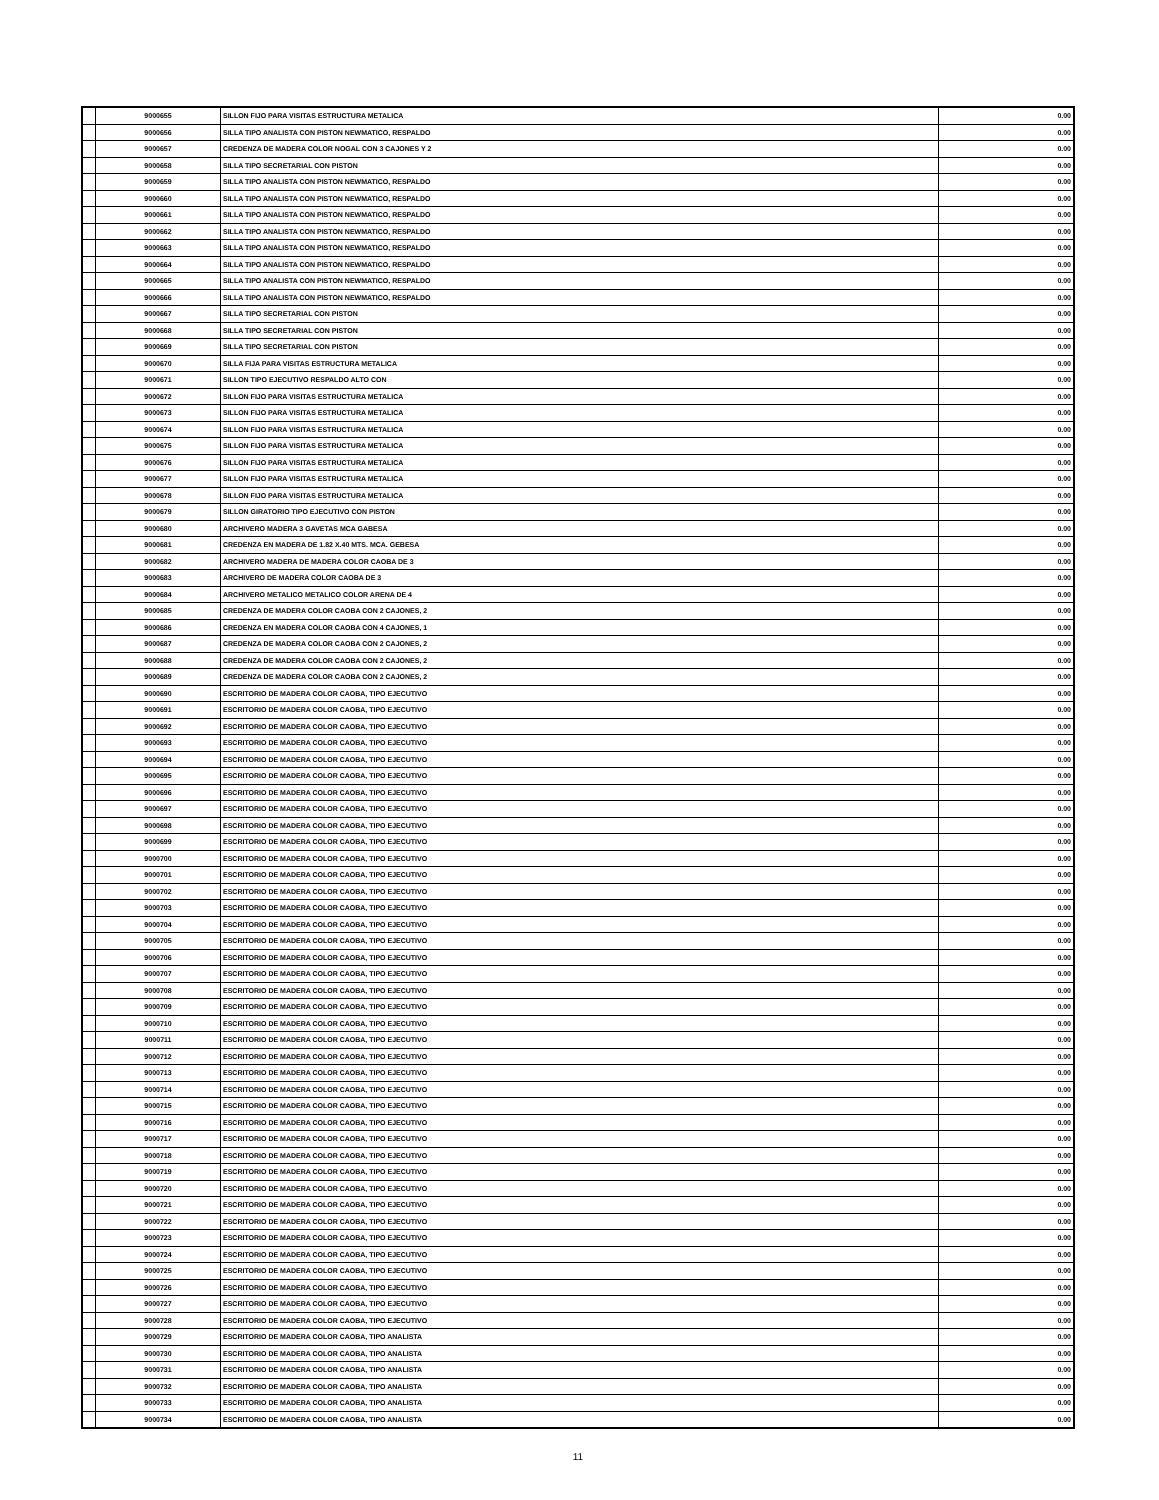| | 9000655 | SILLON FIJO PARA VISITAS ESTRUCTURA METALICA | 0.00 |
| | 9000656 | SILLA TIPO ANALISTA CON PISTON NEWMATICO, RESPALDO | 0.00 |
| | 9000657 | CREDENZA DE MADERA COLOR NOGAL CON 3 CAJONES Y 2 | 0.00 |
| | 9000658 | SILLA TIPO SECRETARIAL CON PISTON | 0.00 |
| | 9000659 | SILLA TIPO ANALISTA CON PISTON NEWMATICO, RESPALDO | 0.00 |
| | 9000660 | SILLA TIPO ANALISTA CON PISTON NEWMATICO, RESPALDO | 0.00 |
| | 9000661 | SILLA TIPO ANALISTA CON PISTON NEWMATICO, RESPALDO | 0.00 |
| | 9000662 | SILLA TIPO ANALISTA CON PISTON NEWMATICO, RESPALDO | 0.00 |
| | 9000663 | SILLA TIPO ANALISTA CON PISTON NEWMATICO, RESPALDO | 0.00 |
| | 9000664 | SILLA TIPO ANALISTA CON PISTON NEWMATICO, RESPALDO | 0.00 |
| | 9000665 | SILLA TIPO ANALISTA CON PISTON NEWMATICO, RESPALDO | 0.00 |
| | 9000666 | SILLA TIPO ANALISTA CON PISTON NEWMATICO, RESPALDO | 0.00 |
| | 9000667 | SILLA TIPO SECRETARIAL CON PISTON | 0.00 |
| | 9000668 | SILLA TIPO SECRETARIAL CON PISTON | 0.00 |
| | 9000669 | SILLA TIPO SECRETARIAL CON PISTON | 0.00 |
| | 9000670 | SILLA FIJA PARA VISITAS ESTRUCTURA METALICA | 0.00 |
| | 9000671 | SILLON TIPO EJECUTIVO RESPALDO ALTO CON | 0.00 |
| | 9000672 | SILLON FIJO PARA VISITAS ESTRUCTURA METALICA | 0.00 |
| | 9000673 | SILLON FIJO PARA VISITAS ESTRUCTURA METALICA | 0.00 |
| | 9000674 | SILLON FIJO PARA VISITAS ESTRUCTURA METALICA | 0.00 |
| | 9000675 | SILLON FIJO PARA VISITAS ESTRUCTURA METALICA | 0.00 |
| | 9000676 | SILLON FIJO PARA VISITAS ESTRUCTURA METALICA | 0.00 |
| | 9000677 | SILLON FIJO PARA VISITAS ESTRUCTURA METALICA | 0.00 |
| | 9000678 | SILLON FIJO PARA VISITAS ESTRUCTURA METALICA | 0.00 |
| | 9000679 | SILLON GIRATORIO TIPO EJECUTIVO CON PISTON | 0.00 |
| | 9000680 | ARCHIVERO MADERA 3 GAVETAS MCA GABESA | 0.00 |
| | 9000681 | CREDENZA EN MADERA DE 1.82 X.40 MTS. MCA. GEBESA | 0.00 |
| | 9000682 | ARCHIVERO MADERA DE MADERA COLOR CAOBA DE 3 | 0.00 |
| | 9000683 | ARCHIVERO DE MADERA COLOR CAOBA DE 3 | 0.00 |
| | 9000684 | ARCHIVERO METALICO METALICO COLOR ARENA DE 4 | 0.00 |
| | 9000685 | CREDENZA DE MADERA COLOR CAOBA CON 2 CAJONES, 2 | 0.00 |
| | 9000686 | CREDENZA EN MADERA COLOR CAOBA CON 4 CAJONES, 1 | 0.00 |
| | 9000687 | CREDENZA DE MADERA COLOR CAOBA CON 2 CAJONES, 2 | 0.00 |
| | 9000688 | CREDENZA DE MADERA COLOR CAOBA CON 2 CAJONES, 2 | 0.00 |
| | 9000689 | CREDENZA DE MADERA COLOR CAOBA CON 2 CAJONES, 2 | 0.00 |
| | 9000690 | ESCRITORIO DE MADERA COLOR CAOBA, TIPO EJECUTIVO | 0.00 |
| | 9000691 | ESCRITORIO DE MADERA COLOR CAOBA, TIPO EJECUTIVO | 0.00 |
| | 9000692 | ESCRITORIO DE MADERA COLOR CAOBA, TIPO EJECUTIVO | 0.00 |
| | 9000693 | ESCRITORIO DE MADERA COLOR CAOBA, TIPO EJECUTIVO | 0.00 |
| | 9000694 | ESCRITORIO DE MADERA COLOR CAOBA, TIPO EJECUTIVO | 0.00 |
| | 9000695 | ESCRITORIO DE MADERA COLOR CAOBA, TIPO EJECUTIVO | 0.00 |
| | 9000696 | ESCRITORIO DE MADERA COLOR CAOBA, TIPO EJECUTIVO | 0.00 |
| | 9000697 | ESCRITORIO DE MADERA COLOR CAOBA, TIPO EJECUTIVO | 0.00 |
| | 9000698 | ESCRITORIO DE MADERA COLOR CAOBA, TIPO EJECUTIVO | 0.00 |
| | 9000699 | ESCRITORIO DE MADERA COLOR CAOBA, TIPO EJECUTIVO | 0.00 |
| | 9000700 | ESCRITORIO DE MADERA COLOR CAOBA, TIPO EJECUTIVO | 0.00 |
| | 9000701 | ESCRITORIO DE MADERA COLOR CAOBA, TIPO EJECUTIVO | 0.00 |
| | 9000702 | ESCRITORIO DE MADERA COLOR CAOBA, TIPO EJECUTIVO | 0.00 |
| | 9000703 | ESCRITORIO DE MADERA COLOR CAOBA, TIPO EJECUTIVO | 0.00 |
| | 9000704 | ESCRITORIO DE MADERA COLOR CAOBA, TIPO EJECUTIVO | 0.00 |
| | 9000705 | ESCRITORIO DE MADERA COLOR CAOBA, TIPO EJECUTIVO | 0.00 |
| | 9000706 | ESCRITORIO DE MADERA COLOR CAOBA, TIPO EJECUTIVO | 0.00 |
| | 9000707 | ESCRITORIO DE MADERA COLOR CAOBA, TIPO EJECUTIVO | 0.00 |
| | 9000708 | ESCRITORIO DE MADERA COLOR CAOBA, TIPO EJECUTIVO | 0.00 |
| | 9000709 | ESCRITORIO DE MADERA COLOR CAOBA, TIPO EJECUTIVO | 0.00 |
| | 9000710 | ESCRITORIO DE MADERA COLOR CAOBA, TIPO EJECUTIVO | 0.00 |
| | 9000711 | ESCRITORIO DE MADERA COLOR CAOBA, TIPO EJECUTIVO | 0.00 |
| | 9000712 | ESCRITORIO DE MADERA COLOR CAOBA, TIPO EJECUTIVO | 0.00 |
| | 9000713 | ESCRITORIO DE MADERA COLOR CAOBA, TIPO EJECUTIVO | 0.00 |
| | 9000714 | ESCRITORIO DE MADERA COLOR CAOBA, TIPO EJECUTIVO | 0.00 |
| | 9000715 | ESCRITORIO DE MADERA COLOR CAOBA, TIPO EJECUTIVO | 0.00 |
| | 9000716 | ESCRITORIO DE MADERA COLOR CAOBA, TIPO EJECUTIVO | 0.00 |
| | 9000717 | ESCRITORIO DE MADERA COLOR CAOBA, TIPO EJECUTIVO | 0.00 |
| | 9000718 | ESCRITORIO DE MADERA COLOR CAOBA, TIPO EJECUTIVO | 0.00 |
| | 9000719 | ESCRITORIO DE MADERA COLOR CAOBA, TIPO EJECUTIVO | 0.00 |
| | 9000720 | ESCRITORIO DE MADERA COLOR CAOBA, TIPO EJECUTIVO | 0.00 |
| | 9000721 | ESCRITORIO DE MADERA COLOR CAOBA, TIPO EJECUTIVO | 0.00 |
| | 9000722 | ESCRITORIO DE MADERA COLOR CAOBA, TIPO EJECUTIVO | 0.00 |
| | 9000723 | ESCRITORIO DE MADERA COLOR CAOBA, TIPO EJECUTIVO | 0.00 |
| | 9000724 | ESCRITORIO DE MADERA COLOR CAOBA, TIPO EJECUTIVO | 0.00 |
| | 9000725 | ESCRITORIO DE MADERA COLOR CAOBA, TIPO EJECUTIVO | 0.00 |
| | 9000726 | ESCRITORIO DE MADERA COLOR CAOBA, TIPO EJECUTIVO | 0.00 |
| | 9000727 | ESCRITORIO DE MADERA COLOR CAOBA, TIPO EJECUTIVO | 0.00 |
| | 9000728 | ESCRITORIO DE MADERA COLOR CAOBA, TIPO EJECUTIVO | 0.00 |
| | 9000729 | ESCRITORIO DE MADERA COLOR CAOBA, TIPO ANALISTA | 0.00 |
| | 9000730 | ESCRITORIO DE MADERA COLOR CAOBA, TIPO ANALISTA | 0.00 |
| | 9000731 | ESCRITORIO DE MADERA COLOR CAOBA, TIPO ANALISTA | 0.00 |
| | 9000732 | ESCRITORIO DE MADERA COLOR CAOBA, TIPO ANALISTA | 0.00 |
| | 9000733 | ESCRITORIO DE MADERA COLOR CAOBA, TIPO ANALISTA | 0.00 |
| | 9000734 | ESCRITORIO DE MADERA COLOR CAOBA, TIPO ANALISTA | 0.00 |
11